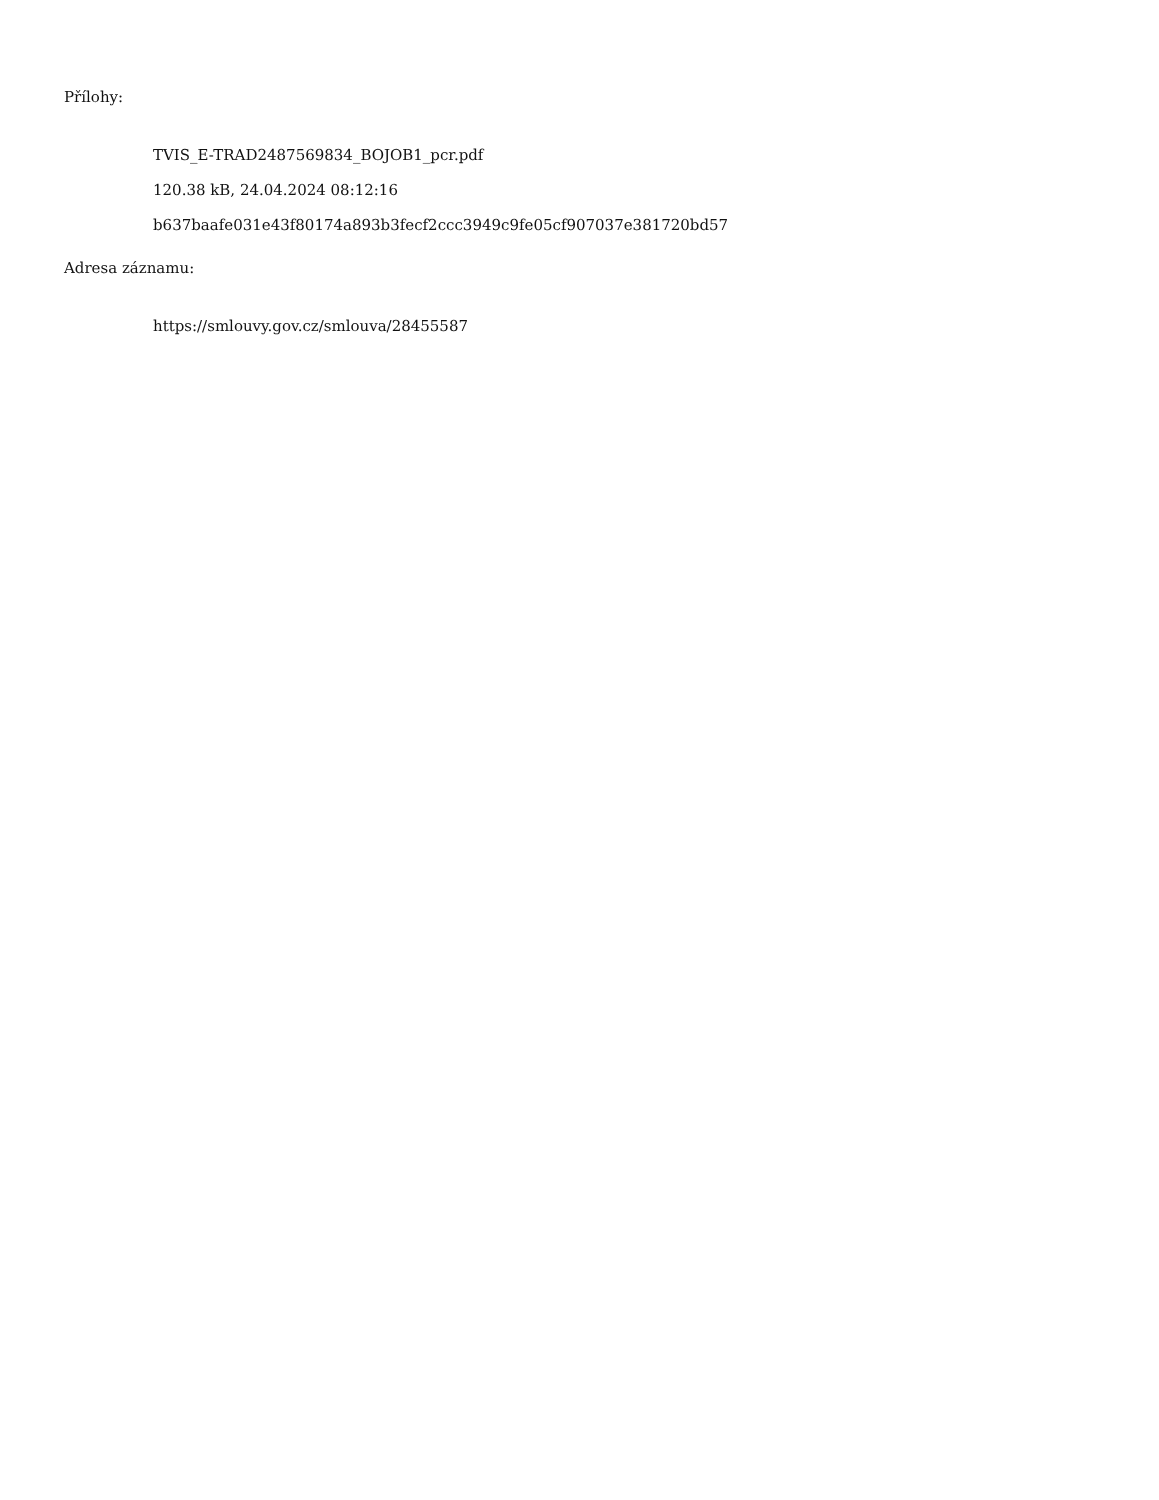Přílohy:
TVIS_E-TRAD2487569834_BOJOB1_pcr.pdf
120.38 kB, 24.04.2024 08:12:16
b637baafe031e43f80174a893b3fecf2ccc3949c9fe05cf907037e381720bd57
Adresa záznamu:
https://smlouvy.gov.cz/smlouva/28455587